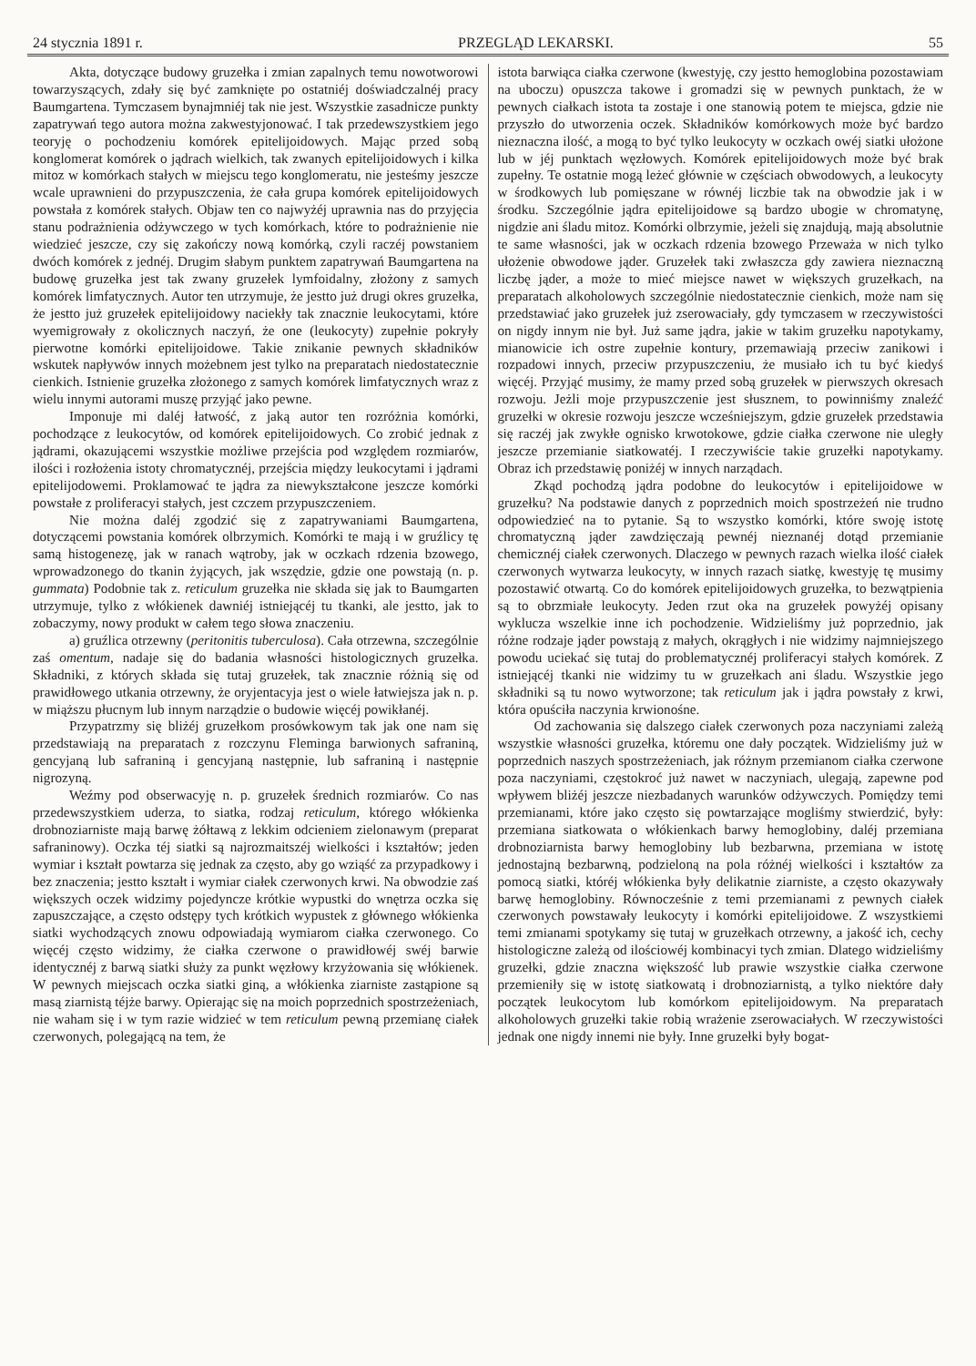24 stycznia 1891 r. PRZEGLĄD LEKARSKI. 55
Akta, dotyczące budowy gruzełka i zmian zapalnych temu nowotworowi towarzyszących, zdały się być zamknięte po ostatniéj doświadczalnéj pracy Baumgartena. Tymczasem bynajmniéj tak nie jest. Wszystkie zasadnicze punkty zapatrywań tego autora można zakwestyjonować. I tak przedewszystkiem jego teoryję o pochodzeniu komórek epitelijoidowych. Mając przed sobą konglomerat komórek o jądrach wielkich, tak zwanych epitelijoidowych i kilka mitoz w komórkach stałych w miejscu tego konglomeratu, nie jesteśmy jeszcze wcale uprawnieni do przypuszczenia, że cała grupa komórek epitelijoidowych powstała z komórek stałych. Objaw ten co najwyżéj uprawnia nas do przyjęcia stanu podrażnienia odżywczego w tych komórkach, które to podrażnienie nie wiedzieć jeszcze, czy się zakończy nową komórką, czyli raczéj powstaniem dwóch komórek z jednéj. Drugim słabym punktem zapatrywań Baumgartena na budowę gruzełka jest tak zwany gruzełek lymfoidalny, złożony z samych komórek limfatycznych. Autor ten utrzymuje, że jestto już drugi okres gruzełka, że jestto już gruzełek epitelijoidowy naciekły tak znacznie leukocytami, które wyemigrowały z okolicznych naczyń, że one (leukocyty) zupełnie pokryły pierwotne komórki epitelijoidowe. Takie znikanie pewnych składników wskutek napływów innych możebnem jest tylko na preparatach niedostatecznie cienkich. Istnienie gruzełka złożonego z samych komórek limfatycznych wraz z wielu innymi autorami muszę przyjąć jako pewne.
Imponuje mi daléj łatwość, z jaką autor ten rozróżnia komórki, pochodzące z leukocytów, od komórek epitelijoidowych. Co zrobić jednak z jądrami, okazującemi wszystkie możliwe przejścia pod względem rozmiarów, ilości i rozłożenia istoty chromatycznéj, przejścia między leukocytami i jądrami epitelijodowemi. Proklamować te jądra za niewykształcone jeszcze komórki powstałe z proliferacyi stałych, jest czczem przypuszczeniem.
Nie można daléj zgodzić się z zapatrywaniami Baumgartena, dotyczącemi powstania komórek olbrzymich. Komórki te mają i w gruźlicy tę samą histogenezę, jak w ranach wątroby, jak w oczkach rdzenia bzowego, wprowadzonego do tkanin żyjących, jak wszędzie, gdzie one powstają (n. p. gummata) Podobnie tak z. reticulum gruzełka nie składa się jak to Baumgarten utrzymuje, tylko z włókienek dawniéj istniejącéj tu tkanki, ale jestto, jak to zobaczymy, nowy produkt w całem tego słowa znaczeniu.
a) gruźlica otrzewny (peritonitis tuberculosa). Cała otrzewna, szczególnie zaś omentum, nadaje się do badania własności histologicznych gruzełka. Składniki, z których składa się tutaj gruzełek, tak znacznie różnią się od prawidłowego utkania otrzewny, że oryjentacyja jest o wiele łatwiejsza jak n. p. w miąższu płucnym lub innym narządzie o budowie więcéj powikłanéj.
Przypatrzmy się bliżéj gruzełkom prosówkowym tak jak one nam się przedstawiają na preparatach z rozczynu Fleminga barwionych safraniną, gencyjaną lub safraniną i gencyjaną następnie, lub safraniną i następnie nigrozyną.
Weźmy pod obserwacyję n. p. gruzełek średnich rozmiarów. Co nas przedewszystkiem uderza, to siatka, rodzaj reticulum, którego włókienka drobnoziarniste mają barwę żółtawą z lekkim odcieniem zielonawym (preparat safraninowy). Oczka téj siatki są najrozmaitszéj wielkości i kształtów; jeden wymiar i kształt powtarza się jednak za często, aby go wziąść za przypadkowy i bez znaczenia; jestto kształt i wymiar ciałek czerwonych krwi. Na obwodzie zaś większych oczek widzimy pojedyncze krótkie wypustki do wnętrza oczka się zapuszczające, a często odstępy tych krótkich wypustek z głównego włókienka siatki wychodzących znowu odpowiadają wymiarom ciałka czerwonego. Co więcéj często widzimy, że ciałka czerwone o prawidłowéj swéj barwie identycznéj z barwą siatki służy za punkt węzłowy krzyżowania się włókienek. W pewnych miejscach oczka siatki giną, a włókienka ziarniste zastąpione są masą ziarnistą téjże barwy. Opierając się na moich poprzednich spostrzeżeniach, nie waham się i w tym razie widzieć w tem reticulum pewną przemianę ciałek czerwonych, polegającą na tem, że
istota barwiąca ciałka czerwone (kwestyję, czy jestto hemoglobina pozostawiam na uboczu) opuszcza takowe i gromadzi się w pewnych punktach, że w pewnych ciałkach istota ta zostaje i one stanowią potem te miejsca, gdzie nie przyszło do utworzenia oczek. Składników komórkowych może być bardzo nieznaczna ilość, a mogą to być tylko leukocyty w oczkach owéj siatki ułożone lub w jéj punktach węzłowych. Komórek epitelijoidowych może być brak zupełny. Te ostatnie mogą leżeć głównie w częściach obwodowych, a leukocyty w środkowych lub pomięszane w równéj liczbie tak na obwodzie jak i w środku. Szczególnie jądra epitelijoidowe są bardzo ubogie w chromatynę, nigdzie ani śladu mitoz. Komórki olbrzymie, jeżeli się znajdują, mają absolutnie te same własności, jak w oczkach rdzenia bzowego Przeważa w nich tylko ułożenie obwodowe jąder. Gruzełek taki zwłaszcza gdy zawiera nieznaczną liczbę jąder, a może to mieć miejsce nawet w większych gruzełkach, na preparatach alkoholowych szczególnie niedostatecznie cienkich, może nam się przedstawiać jako gruzełek już zserowaciały, gdy tymczasem w rzeczywistości on nigdy innym nie był. Już same jądra, jakie w takim gruzełku napotykamy, mianowicie ich ostre zupełnie kontury, przemawiają przeciw zanikowi i rozpadowi innych, przeciw przypuszczeniu, że musiało ich tu być kiedyś więcéj. Przyjąć musimy, że mamy przed sobą gruzełek w pierwszych okresach rozwoju. Jeżli moje przypuszczenie jest słusznem, to powinniśmy znaleźć gruzełki w okresie rozwoju jeszcze wcześniejszym, gdzie gruzełek przedstawia się raczéj jak zwykłe ognisko krwotokowe, gdzie ciałka czerwone nie uległy jeszcze przemianie siatkowatéj. I rzeczywiście takie gruzełki napotykamy. Obraz ich przedstawię poniżéj w innych narządach.
Zkąd pochodzą jądra podobne do leukocytów i epitelijoidowe w gruzełku? Na podstawie danych z poprzednich moich spostrzeżeń nie trudno odpowiedzieć na to pytanie. Są to wszystko komórki, które swoję istotę chromatyczną jąder zawdzięczają pewnéj nieznanéj dotąd przemianie chemicznéj ciałek czerwonych. Dlaczego w pewnych razach wielka ilość ciałek czerwonych wytwarza leukocyty, w innych razach siatkę, kwestyję tę musimy pozostawić otwartą. Co do komórek epitelijoidowych gruzełka, to bezwątpienia są to obrzmiałe leukocyty. Jeden rzut oka na gruzełek powyżéj opisany wyklucza wszelkie inne ich pochodzenie. Widzieliśmy już poprzednio, jak różne rodzaje jąder powstają z małych, okrągłych i nie widzimy najmniejszego powodu uciekać się tutaj do problematycznéj proliferacyi stałych komórek. Z istniejącéj tkanki nie widzimy tu w gruzełkach ani śladu. Wszystkie jego składniki są tu nowo wytworzone; tak reticulum jak i jądra powstały z krwi, która opuściła naczynia krwionośne.
Od zachowania się dalszego ciałek czerwonych poza naczyniami zależą wszystkie własności gruzełka, któremu one dały początek. Widzieliśmy już w poprzednich naszych spostrzeżeniach, jak różnym przemianom ciałka czerwone poza naczyniami, częstokroć już nawet w naczyniach, ulegają, zapewne pod wpływem bliżéj jeszcze niezbadanych warunków odżywczych. Pomiędzy temi przemianami, które jako często się powtarzające mogliśmy stwierdzić, były: przemiana siatkowata o włókienkach barwy hemoglobiny, daléj przemiana drobnoziarnista barwy hemoglobiny lub bezbarwna, przemiana w istotę jednostajną bezbarwną, podzieloną na pola różnéj wielkości i kształtów za pomocą siatki, któréj włókienka były delikatnie ziarniste, a często okazywały barwę hemoglobiny. Równocześnie z temi przemianami z pewnych ciałek czerwonych powstawały leukocyty i komórki epitelijoidowe. Z wszystkiemi temi zmianami spotykamy się tutaj w gruzełkach otrzewny, a jakość ich, cechy histologiczne zależą od ilościowéj kombinacyi tych zmian. Dlatego widzieliśmy gruzełki, gdzie znaczna większość lub prawie wszystkie ciałka czerwone przemieniły się w istotę siatkowatą i drobnoziarnistą, a tylko niektóre dały początek leukocytom lub komórkom epitelijoidowym. Na preparatach alkoholowych gruzełki takie robią wrażenie zserowaciałych. W rzeczywistości jednak one nigdy innemi nie były. Inne gruzełki były bogat-